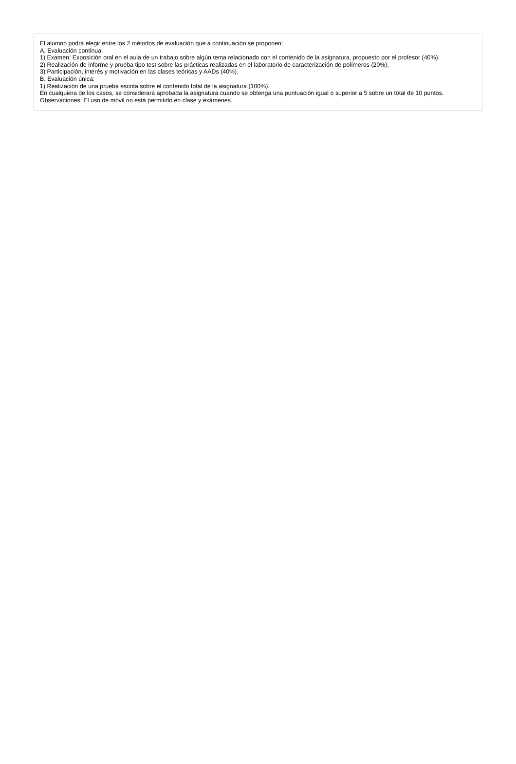El alumno podrá elegir entre los 2 métodos de evaluación que a continuación se proponen:
A. Evaluación continua:
1) Examen: Exposición oral en el aula de un trabajo sobre algún tema relacionado con el contenido de la asignatura, propuesto por el profesor (40%).
2) Realización de informe y prueba tipo test sobre las prácticas realizadas en el laboratorio de caracterización de polímeros (20%).
3) Participación, interés y motivación en las clases teóricas y AADs (40%).
B. Evaluación única:
1) Realización de una prueba escrita sobre el contenido total de la asignatura (100%).
En cualquiera de los casos, se considerará aprobada la asignatura cuando se obtenga una puntuación igual o superior a 5 sobre un total de 10 puntos.
Observaciones: El uso de móvil no está permitido en clase y exámenes.